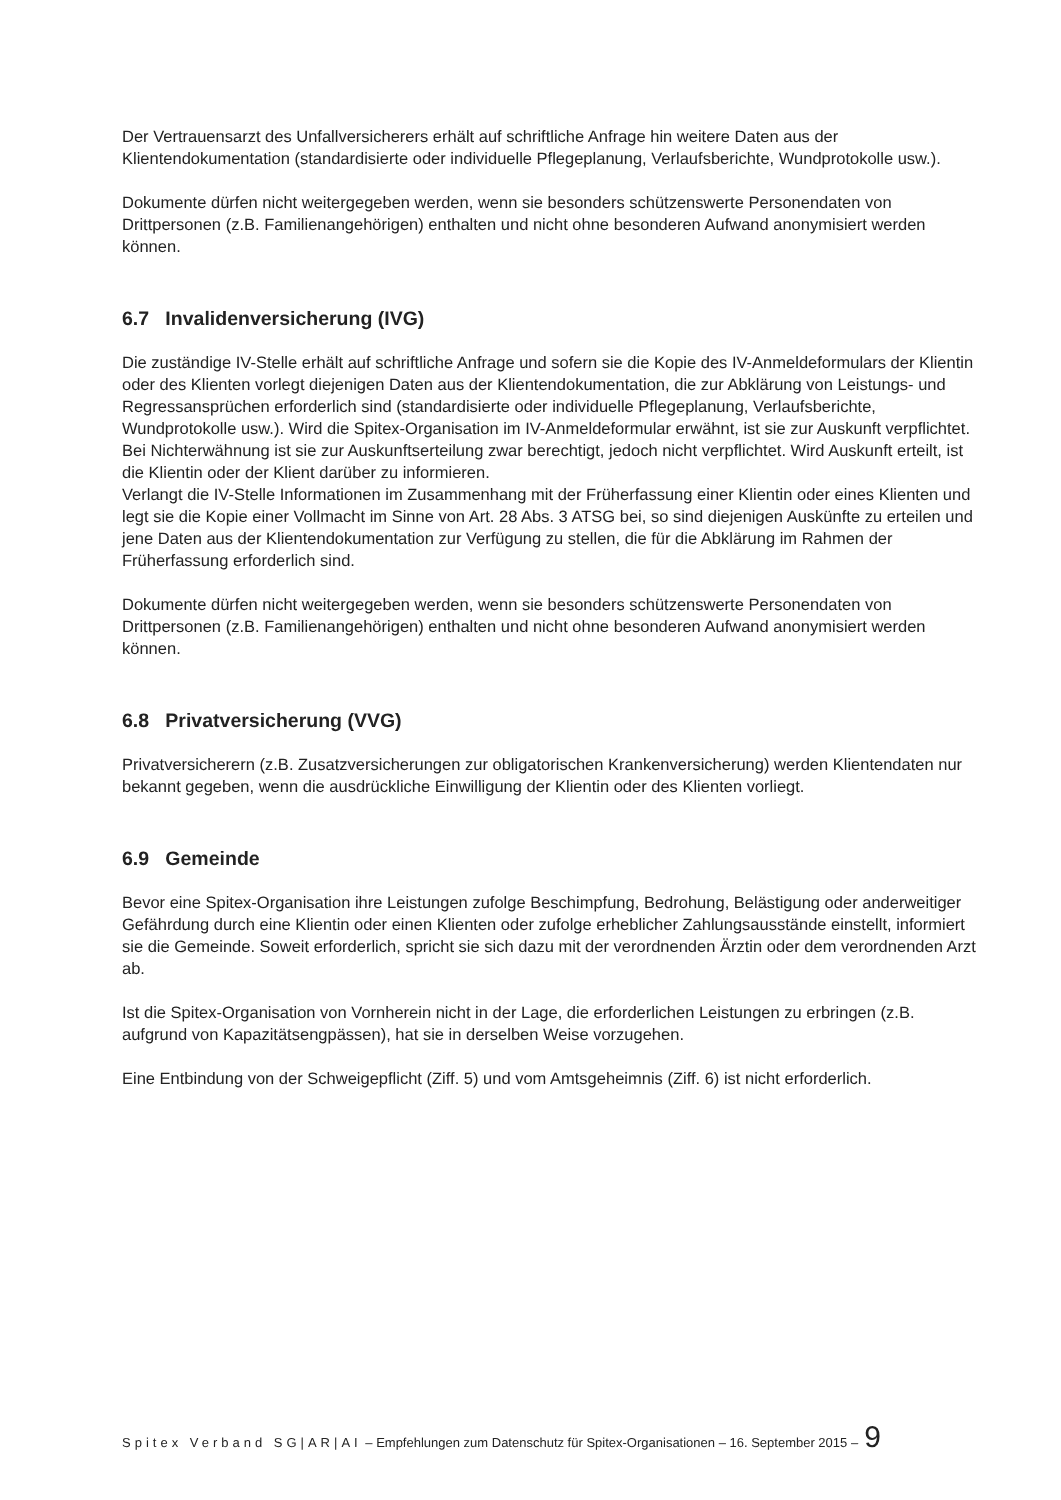Der Vertrauensarzt des Unfallversicherers erhält auf schriftliche Anfrage hin weitere Daten aus der Klientendokumentation (standardisierte oder individuelle Pflegeplanung, Verlaufsberichte, Wundprotokolle usw.).
Dokumente dürfen nicht weitergegeben werden, wenn sie besonders schützenswerte Personendaten von Drittpersonen (z.B. Familienangehörigen) enthalten und nicht ohne besonderen Aufwand anonymisiert werden können.
6.7 Invalidenversicherung (IVG)
Die zuständige IV-Stelle erhält auf schriftliche Anfrage und sofern sie die Kopie des IV-Anmeldeformulars der Klientin oder des Klienten vorlegt diejenigen Daten aus der Klientendokumentation, die zur Abklärung von Leistungs- und Regressansprüchen erforderlich sind (standardisierte oder individuelle Pflegeplanung, Verlaufsberichte, Wundprotokolle usw.). Wird die Spitex-Organisation im IV-Anmeldeformular erwähnt, ist sie zur Auskunft verpflichtet. Bei Nichterwähnung ist sie zur Auskunftserteilung zwar berechtigt, jedoch nicht verpflichtet. Wird Auskunft erteilt, ist die Klientin oder der Klient darüber zu informieren.
Verlangt die IV-Stelle Informationen im Zusammenhang mit der Früherfassung einer Klientin oder eines Klienten und legt sie die Kopie einer Vollmacht im Sinne von Art. 28 Abs. 3 ATSG bei, so sind diejenigen Auskünfte zu erteilen und jene Daten aus der Klientendokumentation zur Verfügung zu stellen, die für die Abklärung im Rahmen der Früherfassung erforderlich sind.
Dokumente dürfen nicht weitergegeben werden, wenn sie besonders schützenswerte Personendaten von Drittpersonen (z.B. Familienangehörigen) enthalten und nicht ohne besonderen Aufwand anonymisiert werden können.
6.8 Privatversicherung (VVG)
Privatversicherern (z.B. Zusatzversicherungen zur obligatorischen Krankenversicherung) werden Klientendaten nur bekannt gegeben, wenn die ausdrückliche Einwilligung der Klientin oder des Klienten vorliegt.
6.9 Gemeinde
Bevor eine Spitex-Organisation ihre Leistungen zufolge Beschimpfung, Bedrohung, Belästigung oder anderweitiger Gefährdung durch eine Klientin oder einen Klienten oder zufolge erheblicher Zahlungsausstände einstellt, informiert sie die Gemeinde. Soweit erforderlich, spricht sie sich dazu mit der verordnenden Ärztin oder dem verordnenden Arzt ab.
Ist die Spitex-Organisation von Vornherein nicht in der Lage, die erforderlichen Leistungen zu erbringen (z.B. aufgrund von Kapazitätsengpässen), hat sie in derselben Weise vorzugehen.
Eine Entbindung von der Schweigepflicht (Ziff. 5) und vom Amtsgeheimnis (Ziff. 6) ist nicht erforderlich.
Spitex Verband SG|AR|AI – Empfehlungen zum Datenschutz für Spitex-Organisationen – 16. September 2015 – 9